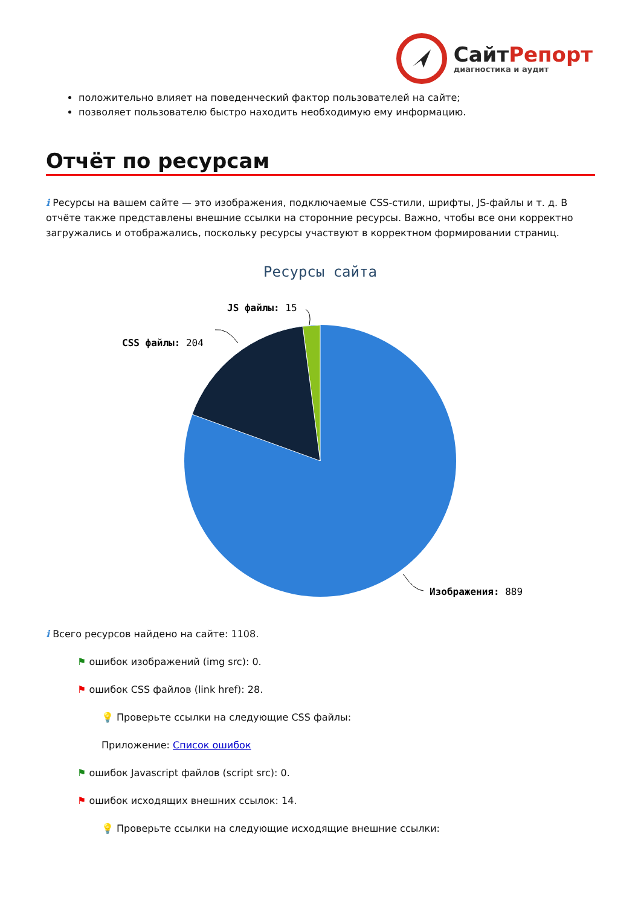СайтРепорт
диагностика и аудит
положительно влияет на поведенческий фактор пользователей на сайте;
позволяет пользователю быстро находить необходимую ему информацию.
Отчёт по ресурсам
i Ресурсы на вашем сайте — это изображения, подключаемые CSS-стили, шрифты, JS-файлы и т. д. В отчёте также представлены внешние ссылки на сторонние ресурсы. Важно, чтобы все они корректно загружались и отображались, поскольку ресурсы участвуют в корректном формировании страниц.
Ресурсы сайта
JS файлы: 15
CSS файлы: 204
Изображения: 889
i Всего ресурсов найдено на сайте: 1108.
⚑ ошибок изображений (img src): 0.
⚑ ошибок CSS файлов (link href): 28.
💡 Проверьте ссылки на следующие CSS файлы:
Приложение: Список ошибок
⚑ ошибок Javascript файлов (script src): 0.
⚑ ошибок исходящих внешних ссылок: 14.
💡 Проверьте ссылки на следующие исходящие внешние ссылки: